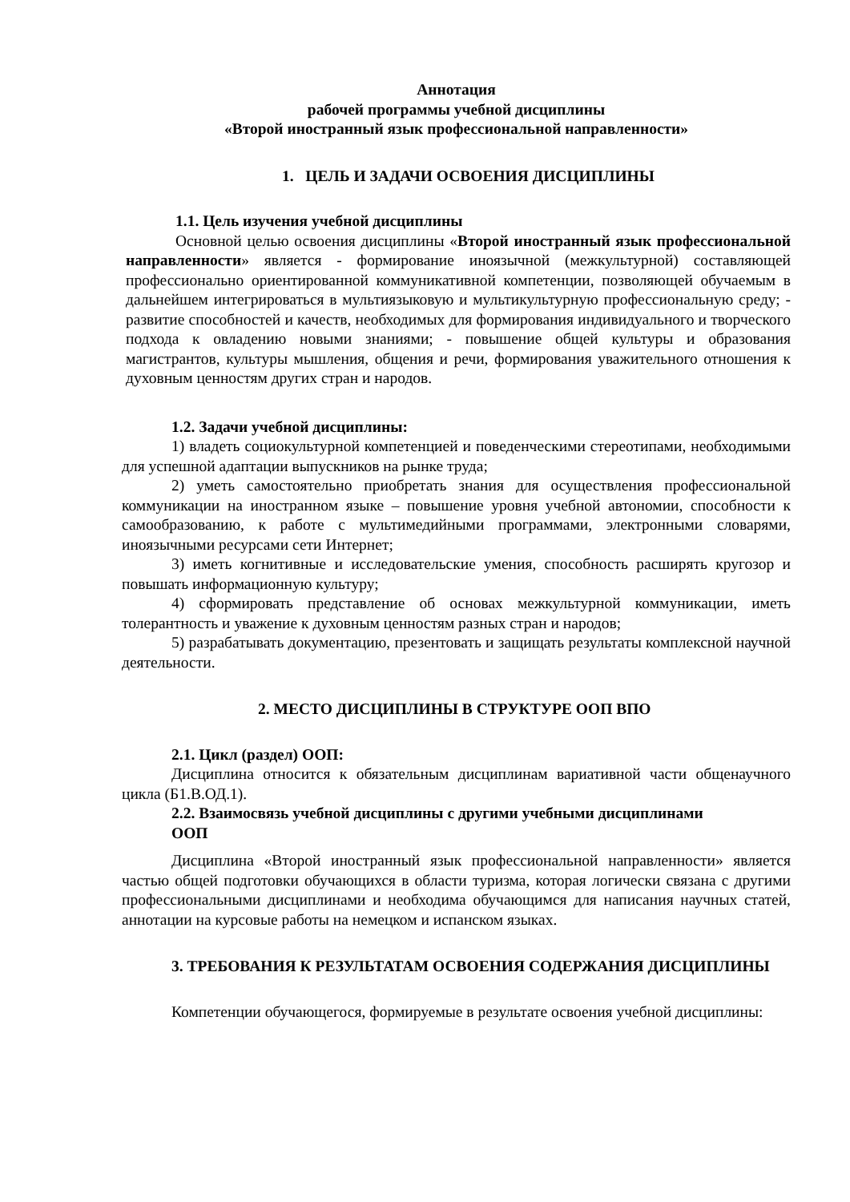Аннотация
рабочей программы учебной дисциплины
«Второй иностранный язык профессиональной направленности»
1. ЦЕЛЬ И ЗАДАЧИ ОСВОЕНИЯ ДИСЦИПЛИНЫ
1.1. Цель изучения учебной дисциплины
Основной целью освоения дисциплины «Второй иностранный язык профессиональной направленности» является - формирование иноязычной (межкультурной) составляющей профессионально ориентированной коммуникативной компетенции, позволяющей обучаемым в дальнейшем интегрироваться в мультиязыковую и мультикультурную профессиональную среду; - развитие способностей и качеств, необходимых для формирования индивидуального и творческого подхода к овладению новыми знаниями; - повышение общей культуры и образования магистрантов, культуры мышления, общения и речи, формирования уважительного отношения к духовным ценностям других стран и народов.
1.2. Задачи учебной дисциплины:
1) владеть социокультурной компетенцией и поведенческими стереотипами, необходимыми для успешной адаптации выпускников на рынке труда;
2) уметь самостоятельно приобретать знания для осуществления профессиональной коммуникации на иностранном языке – повышение уровня учебной автономии, способности к самообразованию, к работе с мультимедийными программами, электронными словарями, иноязычными ресурсами сети Интернет;
3) иметь когнитивные и исследовательские умения, способность расширять кругозор и повышать информационную культуру;
4) сформировать представление об основах межкультурной коммуникации, иметь толерантность и уважение к духовным ценностям разных стран и народов;
5) разрабатывать документацию, презентовать и защищать результаты комплексной научной деятельности.
2. МЕСТО ДИСЦИПЛИНЫ В СТРУКТУРЕ ООП ВПО
2.1. Цикл (раздел) ООП:
Дисциплина относится к обязательным дисциплинам вариативной части общенаучного цикла (Б1.В.ОД.1).
2.2. Взаимосвязь учебной дисциплины с другими учебными дисциплинами
ООП
Дисциплина «Второй иностранный язык профессиональной направленности» является частью общей подготовки обучающихся в области туризма, которая логически связана с другими профессиональными дисциплинами и необходима обучающимся для написания научных статей, аннотации на курсовые работы на немецком и испанском языках.
3. ТРЕБОВАНИЯ К РЕЗУЛЬТАТАМ ОСВОЕНИЯ СОДЕРЖАНИЯ ДИСЦИПЛИНЫ
Компетенции обучающегося, формируемые в результате освоения учебной дисциплины: